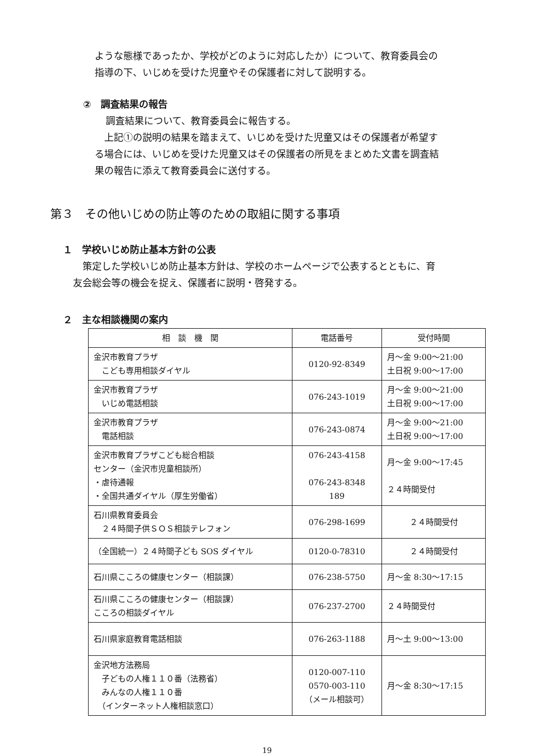ような態様であったか、学校がどのように対応したか）について、教育委員会の
指導の下、いじめを受けた児童やその保護者に対して説明する。
②　調査結果の報告
調査結果について、教育委員会に報告する。
　上記①の説明の結果を踏まえて、いじめを受けた児童又はその保護者が希望す
る場合には、いじめを受けた児童又はその保護者の所見をまとめた文書を調査結
果の報告に添えて教育委員会に送付する。
第３　その他いじめの防止等のための取組に関する事項
１　学校いじめ防止基本方針の公表
　策定した学校いじめ防止基本方針は、学校のホームページで公表するとともに、育
友会総会等の機会を捉え、保護者に説明・啓発する。
２　主な相談機関の案内
| 相 談 機 関 | 電話番号 | 受付時間 |
| --- | --- | --- |
| 金沢市教育プラザ こども専用相談ダイヤル | 0120-92-8349 | 月～金 9:00～21:00 土日祝 9:00～17:00 |
| 金沢市教育プラザ いじめ電話相談 | 076-243-1019 | 月～金 9:00～21:00 土日祝 9:00～17:00 |
| 金沢市教育プラザ 電話相談 | 076-243-0874 | 月～金 9:00～21:00 土日祝 9:00～17:00 |
| 金沢市教育プラザこども総合相談 センター（金沢市児童相談所） ・虐待通報 ・全国共通ダイヤル（厚生労働省） | 076-243-4158 076-243-8348 189 | 月～金 9:00～17:45 ２４時間受付 |
| 石川県教育委員会 ２４時間子供ＳＯＳ相談テレフォン | 076-298-1699 | ２４時間受付 |
| （全国統一）２４時間子ども SOS ダイヤル | 0120-0-78310 | ２４時間受付 |
| 石川県こころの健康センター（相談課） | 076-238-5750 | 月～金 8:30～17:15 |
| 石川県こころの健康センター（相談課） こころの相談ダイヤル | 076-237-2700 | ２４時間受付 |
| 石川県家庭教育電話相談 | 076-263-1188 | 月～土 9:00～13:00 |
| 金沢地方法務局 子どもの人権１１０番（法務省） みんなの人権１１０番 （インターネット人権相談窓口） | 0120-007-110 0570-003-110 （メール相談可） | 月～金 8:30～17:15 |
19